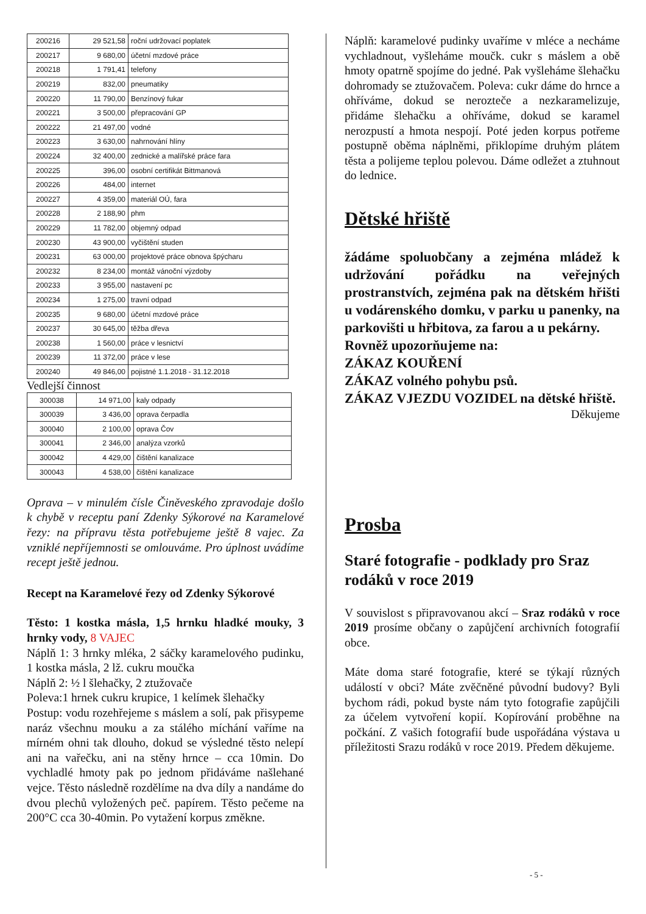| 200216 | 29 521,58 | roční udržovací poplatek |
| 200217 | 9 680,00 | účetní mzdové práce |
| 200218 | 1 791,41 | telefony |
| 200219 | 832,00 | pneumatiky |
| 200220 | 11 790,00 | Benzínový fukar |
| 200221 | 3 500,00 | přepracování GP |
| 200222 | 21 497,00 | vodné |
| 200223 | 3 630,00 | nahrnování hlíny |
| 200224 | 32 400,00 | zednické a malířské práce fara |
| 200225 | 396,00 | osobní certifikát Bittmanová |
| 200226 | 484,00 | internet |
| 200227 | 4 359,00 | materiál OÚ, fara |
| 200228 | 2 188,90 | phm |
| 200229 | 11 782,00 | objemný odpad |
| 200230 | 43 900,00 | vyčištění studen |
| 200231 | 63 000,00 | projektové práce obnova špýcharu |
| 200232 | 8 234,00 | montáž vánoční výzdoby |
| 200233 | 3 955,00 | nastavení pc |
| 200234 | 1 275,00 | travní odpad |
| 200235 | 9 680,00 | účetní mzdové práce |
| 200237 | 30 645,00 | těžba dřeva |
| 200238 | 1 560,00 | práce v lesnictví |
| 200239 | 11 372,00 | práce v lese |
| 200240 | 49 846,00 | pojistné 1.1.2018 - 31.12.2018 |
Vedlejší činnost
| 300038 | 14 971,00 | kaly odpady |
| 300039 | 3 436,00 | oprava čerpadla |
| 300040 | 2 100,00 | oprava Čov |
| 300041 | 2 346,00 | analýza vzorků |
| 300042 | 4 429,00 | čištění kanalizace |
| 300043 | 4 538,00 | čištění kanalizace |
Oprava – v minulém čísle Činěveského zpravodaje došlo k chybě v receptu paní Zdenky Sýkorové na Karamelové řezy: na přípravu těsta potřebujeme ještě 8 vajec. Za vzniklé nepříjemnosti se omlouváme. Pro úplnost uvádíme recept ještě jednou.
Recept na Karamelové řezy od Zdenky Sýkorové
Těsto: 1 kostka másla, 1,5 hrnku hladké mouky, 3 hrnky vody, 8 VAJEC
Náplň 1: 3 hrnky mléka, 2 sáčky karamelového pudinku, 1 kostka másla, 2 lž. cukru moučka
Náplň 2: ½ l šlehačky, 2 ztužovače
Poleva:1 hrnek cukru krupice, 1 kelímek šlehačky
Postup: vodu rozehřejeme s máslem a solí, pak přisypeme naráz všechnu mouku a za stálého míchání vaříme na mírném ohni tak dlouho, dokud se výsledné těsto nelepí ani na vařečku, ani na stěny hrnce – cca 10min. Do vychladlé hmoty pak po jednom přidáváme našlehané vejce. Těsto následně rozdělíme na dva díly a nandáme do dvou plechů vyložených peč. papírem. Těsto pečeme na 200°C cca 30-40min. Po vytažení korpus změkne.
Náplň: karamelové pudinky uvaříme v mléce a necháme vychladnout, vyšleháme moučk. cukr s máslem a obě hmoty opatrně spojíme do jedné. Pak vyšleháme šlehačku dohromady se ztužovačem. Poleva: cukr dáme do hrnce a ohříváme, dokud se nerozteče a nezkaramelizuje, přidáme šlehačku a ohříváme, dokud se karamel nerozpustí a hmota nespojí. Poté jeden korpus potřeme postupně oběma náplněmi, přiklopíme druhým plátem těsta a polijeme teplou polevou. Dáme odležet a ztuhnout do lednice.
Dětské hřiště
žádáme spoluobčany a zejména mládež k udržování pořádku na veřejných prostranstvích, zejména pak na dětském hřišti u vodárenského domku, v parku u panenky, na parkovišti u hřbitova, za farou a u pekárny.
Rovněž upozorňujeme na:
ZÁKAZ KOUŘENÍ
ZÁKAZ volného pohybu psů.
ZÁKAZ VJEZDU VOZIDEL na dětské hřiště.
Děkujeme
Prosba
Staré fotografie - podklady pro Sraz rodáků v roce 2019
V souvislost s připravovanou akcí – Sraz rodáků v roce 2019 prosíme občany o zapůjčení archivních fotografií obce.
Máte doma staré fotografie, které se týkají různých událostí v obci? Máte zvěčněné původní budovy? Byli bychom rádi, pokud byste nám tyto fotografie zapůjčili za účelem vytvoření kopií. Kopírování proběhne na počkání. Z vašich fotografií bude uspořádána výstava u příležitosti Srazu rodáků v roce 2019. Předem děkujeme.
- 5 -